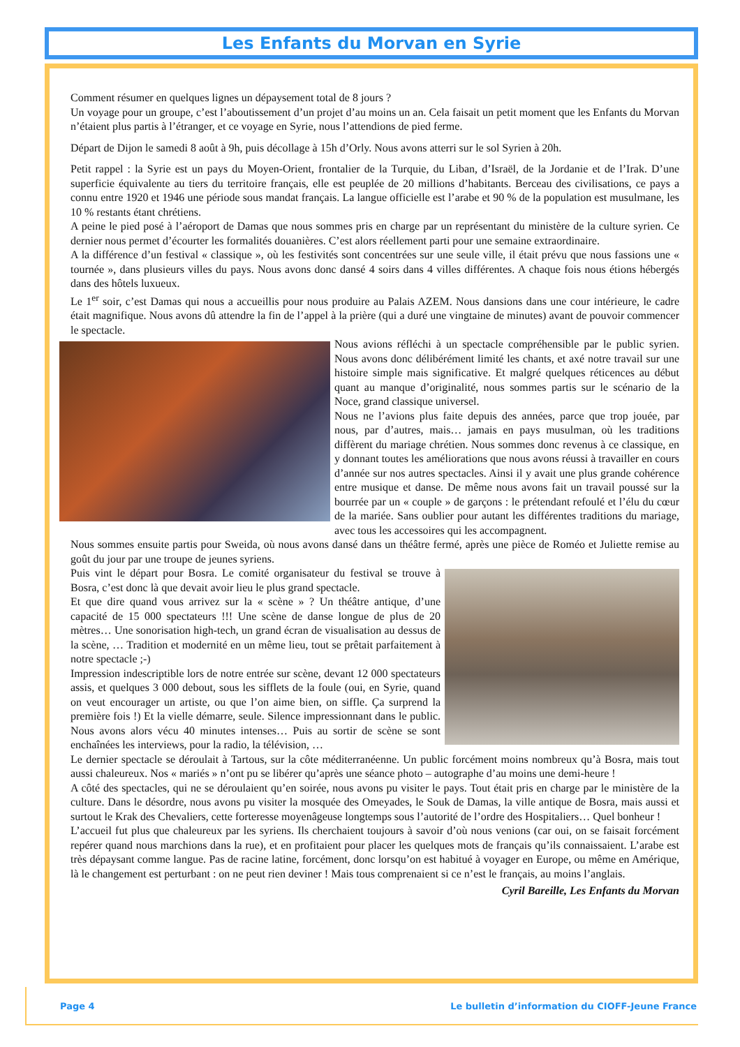Les Enfants du Morvan en Syrie
Comment résumer en quelques lignes un dépaysement total de 8 jours ?
Un voyage pour un groupe, c’est l’aboutissement d’un projet d’au moins un an. Cela faisait un petit moment que les Enfants du Morvan n’étaient plus partis à l’étranger, et ce voyage en Syrie, nous l’attendions de pied ferme.
Départ de Dijon le samedi 8 août à 9h, puis décollage à 15h d’Orly. Nous avons atterri sur le sol Syrien à 20h.
Petit rappel : la Syrie est un pays du Moyen-Orient, frontalier de la Turquie, du Liban, d’Israël, de la Jordanie et de l’Irak. D’une superficie équivalente au tiers du territoire français, elle est peuplée de 20 millions d’habitants. Berceau des civilisations, ce pays a connu entre 1920 et 1946 une période sous mandat français. La langue officielle est l’arabe et 90 % de la population est musulmane, les 10 % restants étant chrétiens.
A peine le pied posé à l’aéroport de Damas que nous sommes pris en charge par un représentant du ministère de la culture syrien. Ce dernier nous permet d’écourter les formalités douanières. C’est alors réellement parti pour une semaine extraordinaire.
A la différence d’un festival « classique », où les festivités sont concentrées sur une seule ville, il était prévu que nous fassions une « tournée », dans plusieurs villes du pays. Nous avons donc dansé 4 soirs dans 4 villes différentes. A chaque fois nous étions hébergés dans des hôtels luxueux.
Le 1<sup>er</sup> soir, c’est Damas qui nous a accueillis pour nous produire au Palais AZEM. Nous dansions dans une cour intérieure, le cadre était magnifique. Nous avons dû attendre la fin de l’appel à la prière (qui a duré une vingtaine de minutes) avant de pouvoir commencer le spectacle.
Nous avions réfléchi à un spectacle compréhensible par le public syrien. Nous avons donc délibérément limité les chants, et axé notre travail sur une histoire simple mais significative. Et malgré quelques réticences au début quant au manque d’originalité, nous sommes partis sur le scénario de la Noce, grand classique universel.
Nous ne l’avions plus faite depuis des années, parce que trop jouée, par nous, par d’autres, mais… jamais en pays musulman, où les traditions diffèrent du mariage chrétien. Nous sommes donc revenus à ce classique, en y donnant toutes les améliorations que nous avons réussi à travailler en cours d’année sur nos autres spectacles. Ainsi il y avait une plus grande cohérence entre musique et danse. De même nous avons fait un travail poussé sur la bourrée par un « couple » de garçons : le prétendant refoulé et l’élu du cœur de la mariée. Sans oublier pour autant les différentes traditions du mariage, avec tous les accessoires qui les accompagnent.
Nous sommes ensuite partis pour Sweida, où nous avons dansé dans un théâtre fermé, après une pièce de Roméo et Juliette remise au goût du jour par une troupe de jeunes syriens.
Puis vint le départ pour Bosra. Le comité organisateur du festival se trouve à Bosra, c’est donc là que devait avoir lieu le plus grand spectacle.
Et que dire quand vous arrivez sur la « scène » ? Un théâtre antique, d’une capacité de 15 000 spectateurs !!! Une scène de danse longue de plus de 20 mètres… Une sonorisation high-tech, un grand écran de visualisation au dessus de la scène, … Tradition et modernité en un même lieu, tout se prêtait parfaitement à notre spectacle ;-)
Impression indescriptible lors de notre entrée sur scène, devant 12 000 spectateurs assis, et quelques 3 000 debout, sous les sifflets de la foule (oui, en Syrie, quand on veut encourager un artiste, ou que l’on aime bien, on siffle. Ça surprend la première fois !) Et la vielle démarre, seule. Silence impressionnant dans le public. Nous avons alors vécu 40 minutes intenses… Puis au sortir de scène se sont enchaînées les interviews, pour la radio, la télévision, …
Le dernier spectacle se déroulait à Tartous, sur la côte méditerranéenne. Un public forcément moins nombreux qu’à Bosra, mais tout aussi chaleureux. Nos « mariés » n’ont pu se libérer qu’après une séance photo – autographe d’au moins une demi-heure !
A côté des spectacles, qui ne se déroulaient qu’en soirée, nous avons pu visiter le pays. Tout était pris en charge par le ministère de la culture. Dans le désordre, nous avons pu visiter la mosquée des Omeyades, le Souk de Damas, la ville antique de Bosra, mais aussi et surtout le Krak des Chevaliers, cette forteresse moyenâgeuse longtemps sous l’autorité de l’ordre des Hospitaliers… Quel bonheur !
L’accueil fut plus que chaleureux par les syriens. Ils cherchaient toujours à savoir d’où nous venions (car oui, on se faisait forcément repérer quand nous marchions dans la rue), et en profitaient pour placer les quelques mots de français qu’ils connaissaient. L’arabe est très dépaysant comme langue. Pas de racine latine, forcément, donc lorsqu’on est habitué à voyager en Europe, ou même en Amérique, là le changement est perturbant : on ne peut rien deviner ! Mais tous comprenaient si ce n’est le français, au moins l’anglais.
Cyril Bareille, Les Enfants du Morvan
Page 4
Le bulletin d’information du CIOFF-Jeune France